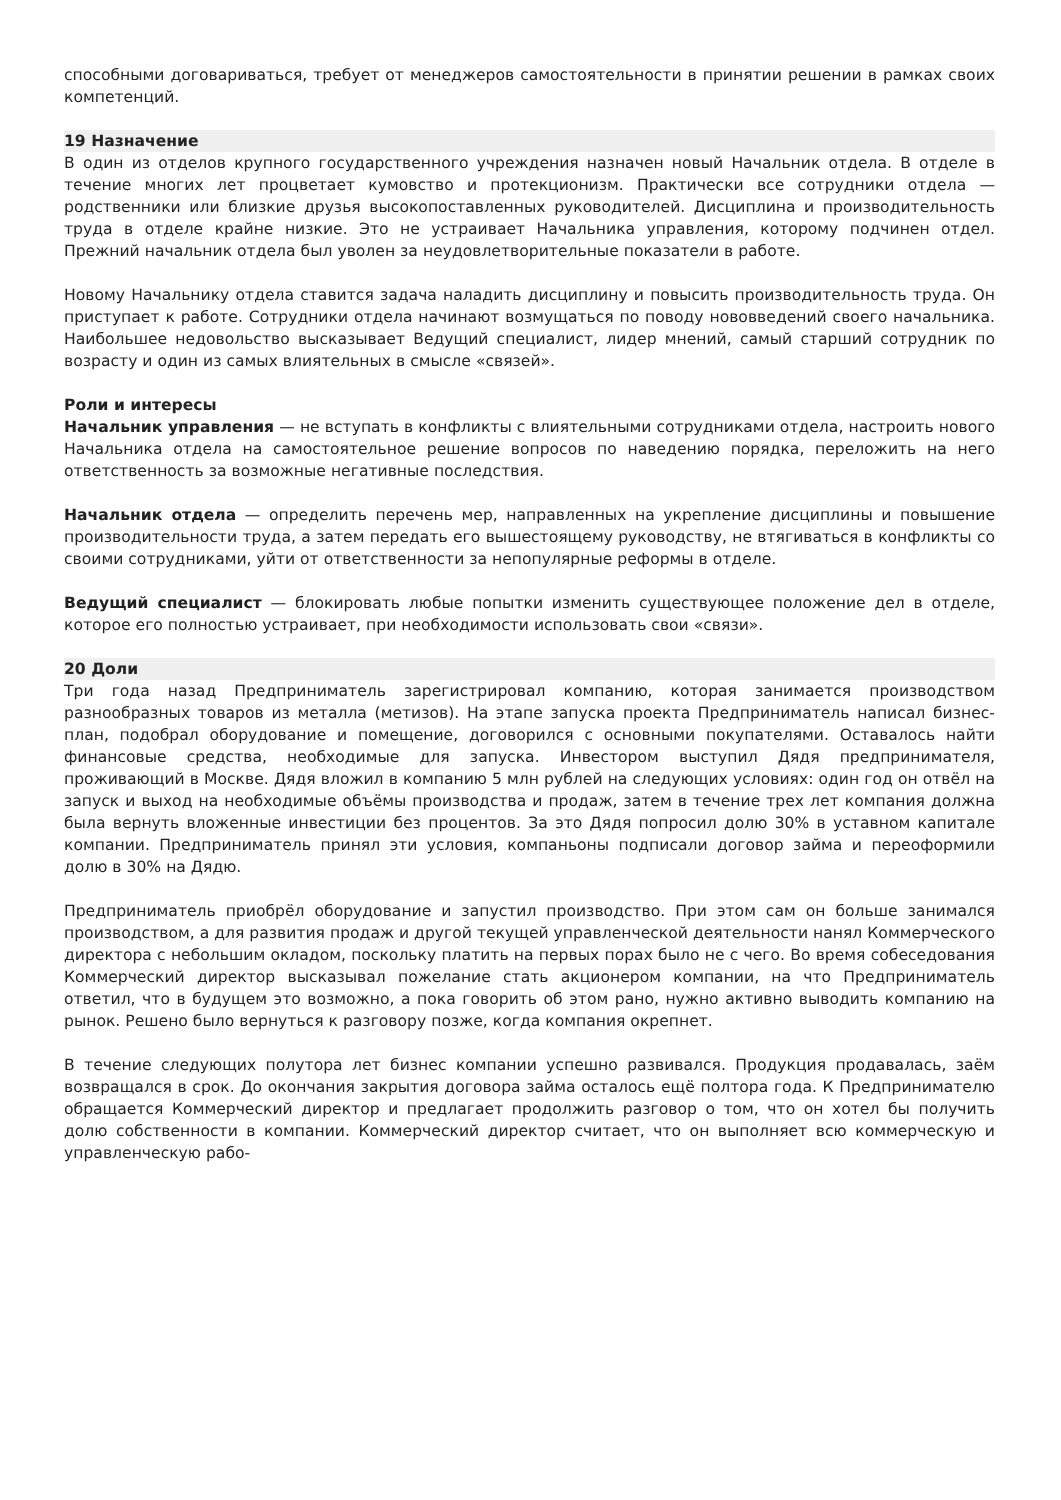способными договариваться, требует от менеджеров самостоятельности в принятии решении в рамках своих компетенций.
19 Назначение
В один из отделов крупного государственного учреждения назначен новый Начальник отдела. В отделе в течение многих лет процветает кумовство и протекционизм. Практически все сотрудники отдела — родственники или близкие друзья высокопоставленных руководителей. Дисциплина и производительность труда в отделе крайне низкие. Это не устраивает Начальника управления, которому подчинен отдел. Прежний начальник отдела был уволен за неудовлетворительные показатели в работе.
Новому Начальнику отдела ставится задача наладить дисциплину и повысить производительность труда. Он приступает к работе. Сотрудники отдела начинают возмущаться по поводу нововведений своего начальника. Наибольшее недовольство высказывает Ведущий специалист, лидер мнений, самый старший сотрудник по возрасту и один из самых влиятельных в смысле «связей».
Роли и интересы
Начальник управления — не вступать в конфликты с влиятельными сотрудниками отдела, настроить нового Начальника отдела на самостоятельное решение вопросов по наведению порядка, переложить на него ответственность за возможные негативные последствия.
Начальник отдела — определить перечень мер, направленных на укрепление дисциплины и повышение производительности труда, а затем передать его вышестоящему руководству, не втягиваться в конфликты со своими сотрудниками, уйти от ответственности за непопулярные реформы в отделе.
Ведущий специалист — блокировать любые попытки изменить существующее положение дел в отделе, которое его полностью устраивает, при необходимости использовать свои «связи».
20 Доли
Три года назад Предприниматель зарегистрировал компанию, которая занимается производством разнообразных товаров из металла (метизов). На этапе запуска проекта Предприниматель написал бизнес-план, подобрал оборудование и помещение, договорился с основными покупателями. Оставалось найти финансовые средства, необходимые для запуска. Инвестором выступил Дядя предпринимателя, проживающий в Москве. Дядя вложил в компанию 5 млн рублей на следующих условиях: один год он отвёл на запуск и выход на необходимые объёмы производства и продаж, затем в течение трех лет компания должна была вернуть вложенные инвестиции без процентов. За это Дядя попросил долю 30% в уставном капитале компании. Предприниматель принял эти условия, компаньоны подписали договор займа и переоформили долю в 30% на Дядю.
Предприниматель приобрёл оборудование и запустил производство. При этом сам он больше занимался производством, а для развития продаж и другой текущей управленческой деятельности нанял Коммерческого директора с небольшим окладом, поскольку платить на первых порах было не с чего. Во время собеседования Коммерческий директор высказывал пожелание стать акционером компании, на что Предприниматель ответил, что в будущем это возможно, а пока говорить об этом рано, нужно активно выводить компанию на рынок. Решено было вернуться к разговору позже, когда компания окрепнет.
В течение следующих полутора лет бизнес компании успешно развивался. Продукция продавалась, заём возвращался в срок. До окончания закрытия договора займа осталось ещё полтора года. К Предпринимателю обращается Коммерческий директор и предлагает продолжить разговор о том, что он хотел бы получить долю собственности в компании. Коммерческий директор считает, что он выполняет всю коммерческую и управленческую рабо-